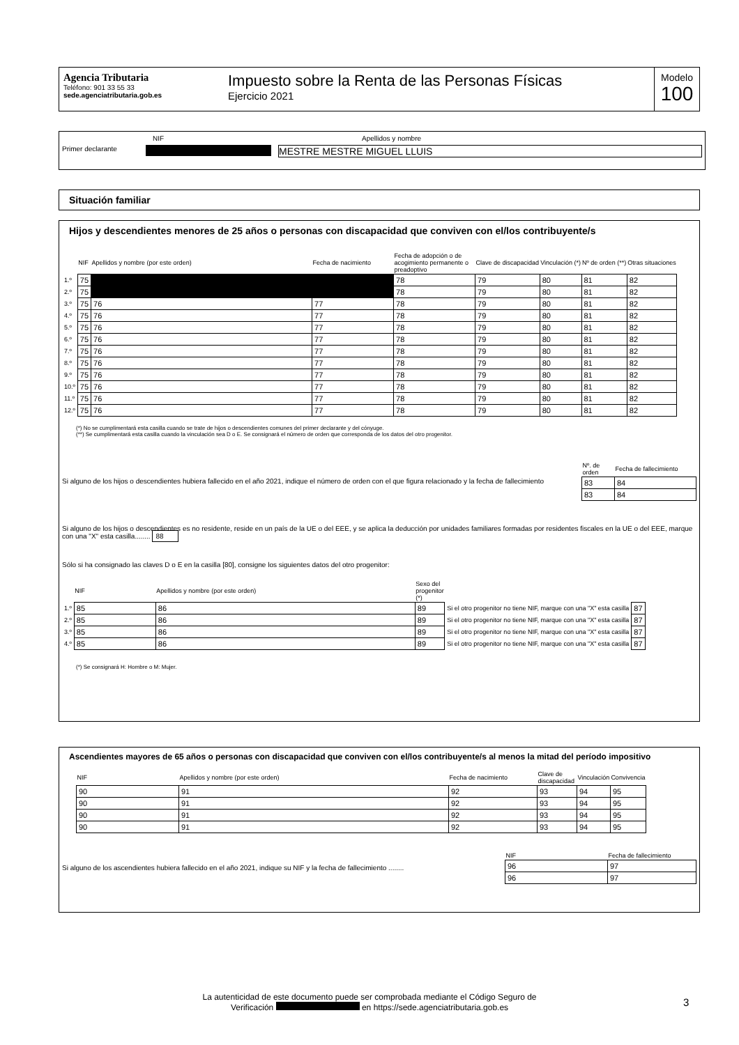Agencia Tributaria
Teléfono: 901 33 55 33
sede.agenciatributaria.gob.es
Impuesto sobre la Renta de las Personas Físicas
Ejercicio 2021
Modelo
100
NIF Apellidos y nombre
Primer declarante MESTRE MESTRE MIGUEL LLUIS
Situación familiar
Hijos y descendientes menores de 25 años o personas con discapacidad que conviven con el/los contribuyente/s
| | NIF | Apellidos y nombre (por este orden) | Fecha de nacimiento | Fecha de adopción o de acogimiento permanente o preadoptivo | Clave de discapacidad | Vinculación (*) | Nº de orden (**) | Otras situaciones |
| --- | --- | --- | --- | --- | --- | --- | --- | --- |
| 1.º | 75 | | | 78 | 79 | 80 | 81 | 82 |
| 2.º | 75 | | | 78 | 79 | 80 | 81 | 82 |
| 3.º | 75 | 76 | 77 | 78 | 79 | 80 | 81 | 82 |
| 4.º | 75 | 76 | 77 | 78 | 79 | 80 | 81 | 82 |
| 5.º | 75 | 76 | 77 | 78 | 79 | 80 | 81 | 82 |
| 6.º | 75 | 76 | 77 | 78 | 79 | 80 | 81 | 82 |
| 7.º | 75 | 76 | 77 | 78 | 79 | 80 | 81 | 82 |
| 8.º | 75 | 76 | 77 | 78 | 79 | 80 | 81 | 82 |
| 9.º | 75 | 76 | 77 | 78 | 79 | 80 | 81 | 82 |
| 10.º | 75 | 76 | 77 | 78 | 79 | 80 | 81 | 82 |
| 11.º | 75 | 76 | 77 | 78 | 79 | 80 | 81 | 82 |
| 12.º | 75 | 76 | 77 | 78 | 79 | 80 | 81 | 82 |
(*) No se cumplimentará esta casilla cuando se trate de hijos o descendientes comunes del primer declarante y del cónyuge.
(**) Se cumplimentará esta casilla cuando la vinculación sea D o E. Se consignará el número de orden que corresponda de los datos del otro progenitor.
Si alguno de los hijos o descendientes hubiera fallecido en el año 2021, indique el número de orden con el que figura relacionado y la fecha de fallecimiento
| Nº. de orden | Fecha de fallecimiento |
| --- | --- |
| 83 | 84 |
| 83 | 84 |
Si alguno de los hijos o descendientes es no residente, reside en un país de la UE o del EEE, y se aplica la deducción por unidades familiares formadas por residentes fiscales en la UE o del EEE, marque con una "X" esta casilla........ 88
Sólo si ha consignado las claves D o E en la casilla [80], consigne los siguientes datos del otro progenitor:
| | NIF | Apellidos y nombre (por este orden) | Sexo del progenitor (*) | | |
| --- | --- | --- | --- | --- | --- |
| 1.º | 85 | 86 | 89 | Si el otro progenitor no tiene NIF, marque con una "X" esta casilla | 87 |
| 2.º | 85 | 86 | 89 | Si el otro progenitor no tiene NIF, marque con una "X" esta casilla | 87 |
| 3.º | 85 | 86 | 89 | Si el otro progenitor no tiene NIF, marque con una "X" esta casilla | 87 |
| 4.º | 85 | 86 | 89 | Si el otro progenitor no tiene NIF, marque con una "X" esta casilla | 87 |
(*) Se consignará H: Hombre o M: Mujer.
Ascendientes mayores de 65 años o personas con discapacidad que conviven con el/los contribuyente/s al menos la mitad del período impositivo
| NIF | Apellidos y nombre (por este orden) | Fecha de nacimiento | Clave de discapacidad | Vinculación | Convivencia |
| --- | --- | --- | --- | --- | --- |
| 90 | 91 | 92 | 93 | 94 | 95 |
| 90 | 91 | 92 | 93 | 94 | 95 |
| 90 | 91 | 92 | 93 | 94 | 95 |
| 90 | 91 | 92 | 93 | 94 | 95 |
Si alguno de los ascendientes hubiera fallecido en el año 2021, indique su NIF y la fecha de fallecimiento ........
| NIF | Fecha de fallecimiento |
| --- | --- |
| 96 | 97 |
| 96 | 97 |
La autenticidad de este documento puede ser comprobada mediante el Código Seguro de Verificación en https://sede.agenciatributaria.gob.es
3